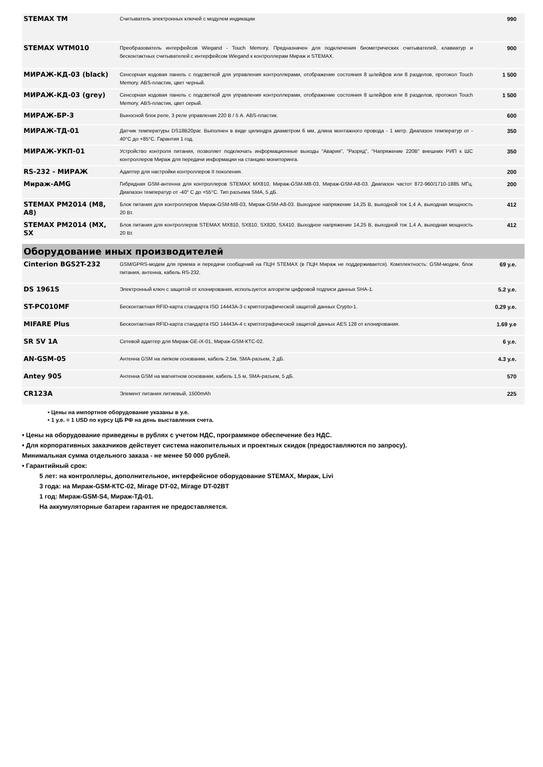| STEMAX TM | Считыватель электронных ключей с модулем индикации | 990 |
| STEMAX WTM010 | Преобразователь интерфейсов Wiegand - Touch Memory. Предназначен для подключения биометрических считывателей, клавиатур и бесконтактных считывателей с интерфейсом Wiegand к контроллерам Мираж и STEMAX. | 900 |
| МИРАЖ-КД-03 (black) | Сенсорная кодовая панель с подсветкой для управления контроллерами, отображение состояния 8 шлейфов или 8 разделов, протокол Touch Memory. ABS-пластик, цвет черный. | 1 500 |
| МИРАЖ-КД-03 (grey) | Сенсорная кодовая панель с подсветкой для управления контроллерами, отображение состояния 8 шлейфов или 8 разделов, протокол Touch Memory. ABS-пластик, цвет серый. | 1 500 |
| МИРАЖ-БР-3 | Выносной блок реле, 3 реле управления 220 В / 5 А. ABS-пластик. | 600 |
| МИРАЖ-ТД-01 | Датчик температуры DS18B20par. Выполнен в виде цилиндра диаметром 6 мм, длина монтажного провода - 1 метр. Диапазон температур от - 40°C до +85°C. Гарантия 1 год. | 350 |
| МИРАЖ-УКП-01 | Устройство контроля питания, позволяет подключать информационные выходы "Авария", "Разряд", "Напряжение 220В" внешних РИП к ШС контроллеров Мираж для передачи информации на станцию мониторинга. | 350 |
| RS-232 - МИРАЖ | Адаптер для настройки контроллеров II поколения. | 200 |
| Мираж-AMG | Гибридная GSM-антенна для контроллеров STEMAX MX810, Мираж-GSM-M8-03, Мираж-GSM-A8-03. Диапазон частот 872-960/1710-1885 МГц. Диапазон температур от -40° C до +55°C. Тип разъема SMA, 5 дБ. | 200 |
| STEMAX PM2014 (M8, A8) | Блок питания для контроллеров Мираж-GSM-M8-03, Мираж-GSM-A8-03. Выходное напряжение 14,25 В, выходной ток 1,4 А, выходная мощность 20 Вт. | 412 |
| STEMAX PM2014 (MX, SX | Блок питания для контроллеров STEMAX MX810, SX810, SX820, SX410. Выходное напряжение 14,25 В, выходной ток 1,4 А, выходная мощность 20 Вт. | 412 |
Оборудование иных производителей
| Cinterion BGS2T-232 | GSM/GPRS-модем для приема и передачи сообщений на ПЦН STEMAX (в ПЦН Мираж не поддерживается). Комплектность: GSM-модем, блок питания, антенна, кабель RS-232. | 69 у.е. |
| DS 1961S | Электронный ключ с защитой от клонирования, используется алгоритм цифровой подписи данных SHA-1. | 5.2 у.е. |
| ST-PC010MF | Бесконтактная RFID-карта стандарта ISO 14443A-3 с криптографической защитой данных Crypto-1. | 0.29 у.е. |
| MIFARE Plus | Бесконтактная RFID-карта стандарта ISO 14443A-4 с криптографической защитой данных AES 128 от клонирования. | 1.69 у.е |
| SR 5V 1A | Сетевой адаптер для Мираж-GE-iX-01, Мираж-GSM-КТС-02. | 6 у.е. |
| AN-GSM-05 | Антенна GSM на липком основании, кабель 2,5м, SMA-разъем, 2 дБ. | 4.3 у.е. |
| Antey 905 | Антенна GSM на магнитном основании, кабель 1,5 м, SMA-разъем, 5 дБ. | 570 |
| CR123A | Элемент питания литиевый, 1500mAh | 225 |
• Цены на импортное оборудование указаны в у.е.
• 1 у.е. = 1 USD по курсу ЦБ РФ на день выставления счета.
• Цены на оборудование приведены в рублях с учетом НДС, программное обеспечение без НДС.
• Для корпоративных заказчиков действует система накопительных и проектных скидок (предоставляются по запросу).
Минимальная сумма отдельного заказа - не менее 50 000 рублей.
• Гарантийный срок:
5 лет: на контроллеры, дополнительное, интерфейсное оборудование STEMAX, Мираж, Livi
3 года: на Мираж-GSM-КТС-02, Mirage DT-02, Mirage DT-02BT
1 год: Мираж-GSM-S4, Мираж-ТД-01.
На аккумуляторные батареи гарантия не предоставляется.